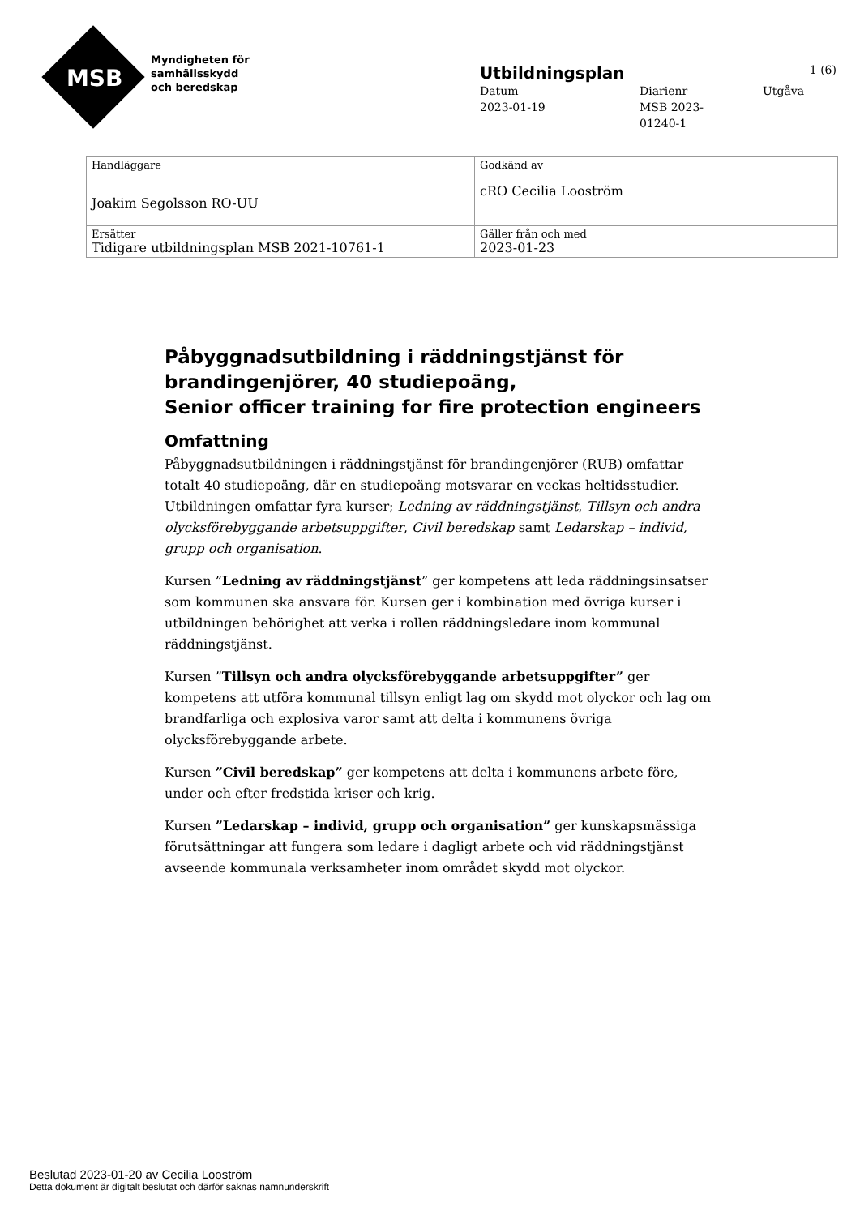MSB
Myndigheten för
samhällsskydd
och beredskap
Utbildningsplan 1 (6)
Datum
2023-01-19
Diarienr
MSB 2023-
01240-1
Utgåva
| Handläggare Joakim Segolsson RO-UU | Godkänd av cRO Cecilia Looström |
| Ersätter Tidigare utbildningsplan MSB 2021-10761-1 | Gäller från och med 2023-01-23 |
Påbyggnadsutbildning i räddningstjänst för brandingenjörer, 40 studiepoäng,
Senior officer training for fire protection engineers
Omfattning
Påbyggnadsutbildningen i räddningstjänst för brandingenjörer (RUB) omfattar totalt 40 studiepoäng, där en studiepoäng motsvarar en veckas heltidsstudier. Utbildningen omfattar fyra kurser; Ledning av räddningstjänst, Tillsyn och andra olycksförebyggande arbetsuppgifter, Civil beredskap samt Ledarskap – individ, grupp och organisation.
Kursen ”Ledning av räddningstjänst” ger kompetens att leda räddningsinsatser som kommunen ska ansvara för. Kursen ger i kombination med övriga kurser i utbildningen behörighet att verka i rollen räddningsledare inom kommunal räddningstjänst.
Kursen ”Tillsyn och andra olycksförebyggande arbetsuppgifter” ger kompetens att utföra kommunal tillsyn enligt lag om skydd mot olyckor och lag om brandfarliga och explosiva varor samt att delta i kommunens övriga olycksförebyggande arbete.
Kursen ”Civil beredskap” ger kompetens att delta i kommunens arbete före, under och efter fredstida kriser och krig.
Kursen ”Ledarskap – individ, grupp och organisation” ger kunskapsmässiga förutsättningar att fungera som ledare i dagligt arbete och vid räddningstjänst avseende kommunala verksamheter inom området skydd mot olyckor.
Beslutad 2023-01-20 av Cecilia Looström
Detta dokument är digitalt beslutat och därför saknas namnunderskrift